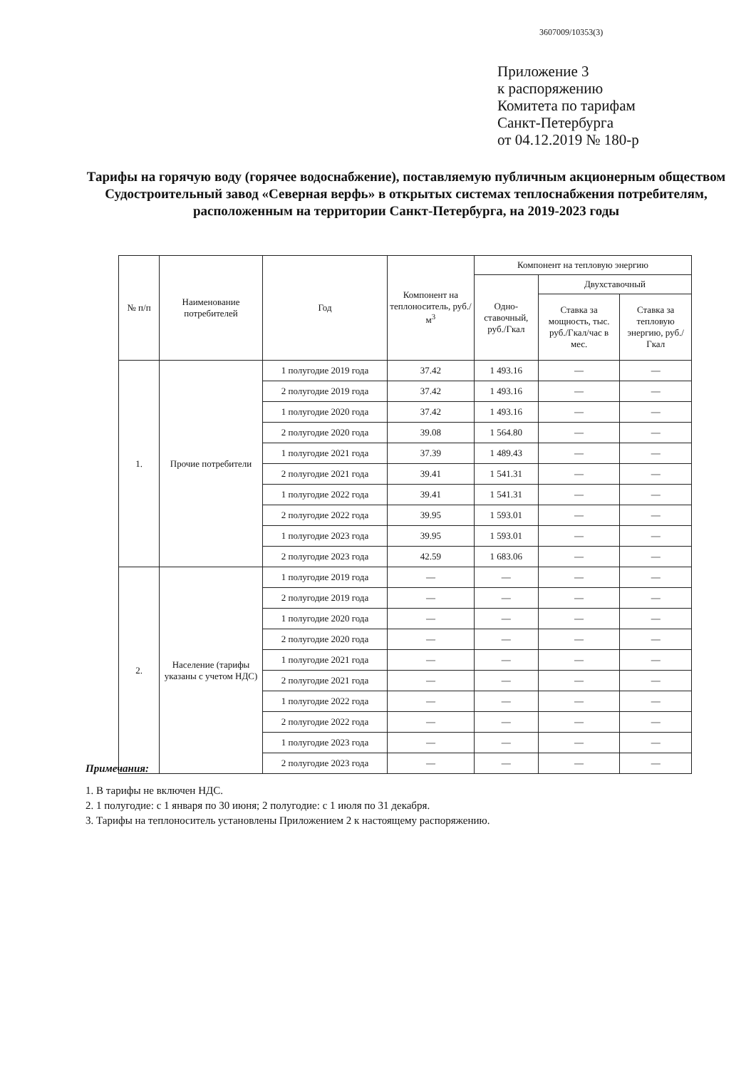3607009/10353(3)
Приложение 3
к распоряжению
Комитета по тарифам
Санкт-Петербурга
от 04.12.2019 № 180-р
Тарифы на горячую воду (горячее водоснабжение), поставляемую публичным акционерным обществом Судостроительный завод «Северная верфь» в открытых системах теплоснабжения потребителям, расположенным на территории Санкт-Петербурга, на 2019-2023 годы
| № п/п | Наименование потребителей | Год | Компонент на теплоноситель, руб./м<sup>3</sup> | Компонент на тепловую энергию | | |
| --- | --- | --- | --- | --- | --- | --- |
| | | | | Одно-ставочный, руб./Гкал | Двухставочный | |
| | | | | | Ставка за мощность, тыс. руб./Гкал/час в мес. | Ставка за тепловую энергию, руб./Гкал |
| 1. | Прочие потребители | 1 полугодие 2019 года | 37.42 | 1 493.16 | — | — |
| | | 2 полугодие 2019 года | 37.42 | 1 493.16 | — | — |
| | | 1 полугодие 2020 года | 37.42 | 1 493.16 | — | — |
| | | 2 полугодие 2020 года | 39.08 | 1 564.80 | — | — |
| | | 1 полугодие 2021 года | 37.39 | 1 489.43 | — | — |
| | | 2 полугодие 2021 года | 39.41 | 1 541.31 | — | — |
| | | 1 полугодие 2022 года | 39.41 | 1 541.31 | — | — |
| | | 2 полугодие 2022 года | 39.95 | 1 593.01 | — | — |
| | | 1 полугодие 2023 года | 39.95 | 1 593.01 | — | — |
| | | 2 полугодие 2023 года | 42.59 | 1 683.06 | — | — |
| 2. | Население (тарифы указаны с учетом НДС) | 1 полугодие 2019 года | — | — | — | — |
| | | 2 полугодие 2019 года | — | — | — | — |
| | | 1 полугодие 2020 года | — | — | — | — |
| | | 2 полугодие 2020 года | — | — | — | — |
| | | 1 полугодие 2021 года | — | — | — | — |
| | | 2 полугодие 2021 года | — | — | — | — |
| | | 1 полугодие 2022 года | — | — | — | — |
| | | 2 полугодие 2022 года | — | — | — | — |
| | | 1 полугодие 2023 года | — | — | — | — |
| | | 2 полугодие 2023 года | — | — | — | — |
Примечания:
1. В тарифы не включен НДС.
2. 1 полугодие: с 1 января по 30 июня; 2 полугодие: с 1 июля по 31 декабря.
3. Тарифы на теплоноситель установлены Приложением 2 к настоящему распоряжению.